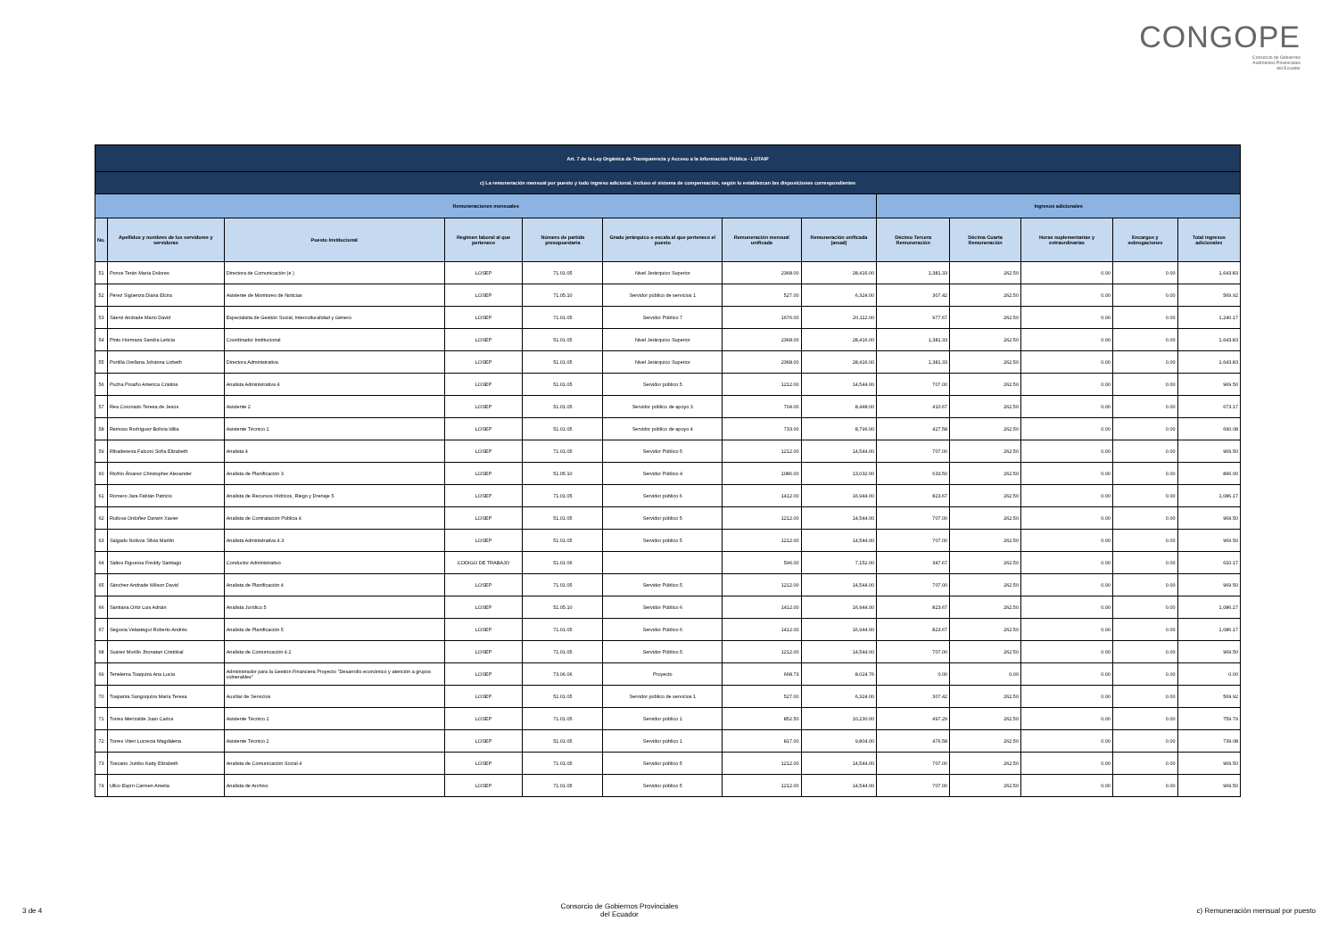CONGOPE
Consorcio de Gobiernos
Autónomos Provinciales
del Ecuador
| Art. 7 de la Ley Orgánica de Transparencia y Acceso a la Información Pública - LOTAIP | | | | | | | | | | | | |
| c) La remuneración mensual por puesto y todo ingreso adicional, incluso el sistema de compensación, según lo establezcan las disposiciones correspondientes | | | | | | | | | | | | |
| Remuneraciones mensuales | | | | | | | | Ingresos adicionales | | | | |
| No. | Apellidos y nombres de los servidores y servidoras | Puesto Institucional | Regimen laboral al que pertenece | Número de partida presupuestaria | Grado jerárquico o escala al que pertenece el puesto | Remuneración mensual unificada | Remuneración unificada (anual) | Décimo Tercera Remuneración | Décima Cuarta Remuneración | Horas suplementarias y extraordinarias | Encargos y subrogaciones | Total ingresos adicionales |
| 51 | Ponce Terán María Dolores | Directora de Comunicación (e ) | LOSEP | 71.01.05 | Nivel Jerárquico Superior | 2368.00 | 28,416.00 | 1,381.33 | 262.50 | 0.00 | 0.00 | 1,643.83 |
| 52 | Pérez Sigüenza Diana Elcira | Asistente de Monitoreo de Noticias | LOSEP | 71.05.10 | Servidor público de servicios 1 | 527.00 | 6,324.00 | 307.42 | 262.50 | 0.00 | 0.00 | 569.92 |
| 53 | Sáenz Andrade Mario David | Especialsita de Gestión Social, Interculturalidad y Género | LOSEP | 71.01.05 | Servidor Público 7 | 1676.00 | 20,112.00 | 977.67 | 262.50 | 0.00 | 0.00 | 1,240.17 |
| 54 | Pinto Hormaza Sandra Leticia | Coordinador Institucional | LOSEP | 51.01.05 | Nivel Jerárquico Superior | 2368.00 | 28,416.00 | 1,381.33 | 262.50 | 0.00 | 0.00 | 1,643.83 |
| 55 | Portilla Orellana Johanna Lizbeth | Directora Administrativa | LOSEP | 51.01.05 | Nivel Jerárquico Superior | 2368.00 | 28,416.00 | 1,381.33 | 262.50 | 0.00 | 0.00 | 1,643.83 |
| 56 | Pucha Proaño América Cristina | Analista Administrativa 4 | LOSEP | 51.01.05 | Servidor público 5 | 1212.00 | 14,544.00 | 707.00 | 262.50 | 0.00 | 0.00 | 969.50 |
| 57 | Rea Coronado Teresa de Jesús | Asistente 2 | LOSEP | 51.01.05 | Servidor público de apoyo 3 | 704.00 | 8,448.00 | 410.67 | 262.50 | 0.00 | 0.00 | 673.17 |
| 58 | Reinoso Rodríguez Bolivia Idilia | Asistente Técnico 1 | LOSEP | 51.01.05 | Servidor público de apoyo 4 | 733.00 | 8,796.00 | 427.58 | 262.50 | 0.00 | 0.00 | 690.08 |
| 59 | Ribadeneira Falconí Sofía Elizabeth | Analista 4 | LOSEP | 71.01.05 | Servidor Público 5 | 1212.00 | 14,544.00 | 707.00 | 262.50 | 0.00 | 0.00 | 969.50 |
| 60 | Riofrío Álvarez Christopher Alexander | Analista de Planificación 3 | LOSEP | 51.05.10 | Servidor Público 4 | 1086.00 | 13,032.00 | 633.50 | 262.50 | 0.00 | 0.00 | 896.00 |
| 61 | Romero Jara Fabián Patricio | Analista de Recursos Hídricos, Riego y Drenaje 5 | LOSEP | 71.01.05 | Servidor público 6 | 1412.00 | 16,944.00 | 823.67 | 262.50 | 0.00 | 0.00 | 1,086.17 |
| 62 | Ruilova Ordoñez Darwin Xavier | Analista de Contratación Pública 4 | LOSEP | 51.01.05 | Servidor público 5 | 1212.00 | 14,544.00 | 707.00 | 262.50 | 0.00 | 0.00 | 969.50 |
| 63 | Salgado Nolivos Silvia Marilin | Analista Administrativa 4.3 | LOSEP | 51.01.05 | Servidor público 5 | 1212.00 | 14,544.00 | 707.00 | 262.50 | 0.00 | 0.00 | 969.50 |
| 64 | Saltos Figueroa Freddy Santiago | Conductor Administrativo | CODIGO DE TRABAJO | 51.01.06 | | 596.00 | 7,152.00 | 347.67 | 262.50 | 0.00 | 0.00 | 610.17 |
| 65 | Sánchez Andrade Wilson David | Analista de Planificación 4 | LOSEP | 71.01.05 | Servidor Público 5 | 1212.00 | 14,544.00 | 707.00 | 262.50 | 0.00 | 0.00 | 969.50 |
| 66 | Santiana Ortiz Luis Adrián | Analista Jurídico 5 | LOSEP | 51.05.10 | Servidor Público 6 | 1412.00 | 16,944.00 | 823.67 | 262.50 | 0.00 | 0.00 | 1,086.17 |
| 67 | Segovia Velasteguí Roberto Andrés | Analista de Planificación 5 | LOSEP | 71.01.05 | Servidor Público 6 | 1412.00 | 16,944.00 | 823.67 | 262.50 | 0.00 | 0.00 | 1,086.17 |
| 68 | Suárez Morillo Jhonatan Cristóbal | Analista de Comunicación 4.2 | LOSEP | 71.01.05 | Servidor Público 5 | 1212.00 | 14,544.00 | 707.00 | 262.50 | 0.00 | 0.00 | 969.50 |
| 69 | Tenelema Toaquiza Ana Lucía | Administrador para la Gestión Financiera Proyecto "Desarrollo económico y atención a grupos vulnerables" | LOSEP | 73.06.06 | Proyecto | 668.73 | 8,024.76 | 0.00 | 0.00 | 0.00 | 0.00 | 0.00 |
| 70 | Toapanta Sangoquiza María Teresa | Auxiliar de Servicios | LOSEP | 51.01.05 | Servidor público de servicios 1 | 527.00 | 6,324.00 | 307.42 | 262.50 | 0.00 | 0.00 | 569.92 |
| 71 | Torres Merizalde Juan Carlos | Asistente Técnico 2 | LOSEP | 71.01.05 | Servidor público 1 | 852.50 | 10,230.00 | 497.29 | 262.50 | 0.00 | 0.00 | 759.79 |
| 72 | Torres Viteri Lucrecia Magdalena | Asistente Técnico 2 | LOSEP | 51.01.05 | Servidor público 1 | 817.00 | 9,804.00 | 476.58 | 262.50 | 0.00 | 0.00 | 739.08 |
| 73 | Toscano Jumbo Katty Elizabeth | Analista de Comunicación Social 4 | LOSEP | 71.01.05 | Servidor público 5 | 1212.00 | 14,544.00 | 707.00 | 262.50 | 0.00 | 0.00 | 969.50 |
| 74 | Ullco Espín Carmen Amelia | Analista de Archivo | LOSEP | 71.01.05 | Servidor público 5 | 1212.00 | 14,544.00 | 707.00 | 262.50 | 0.00 | 0.00 | 969.50 |
3 de 4 Consorcio de Gobiernos Provinciales
del Ecuador c) Remuneración mensual por puesto